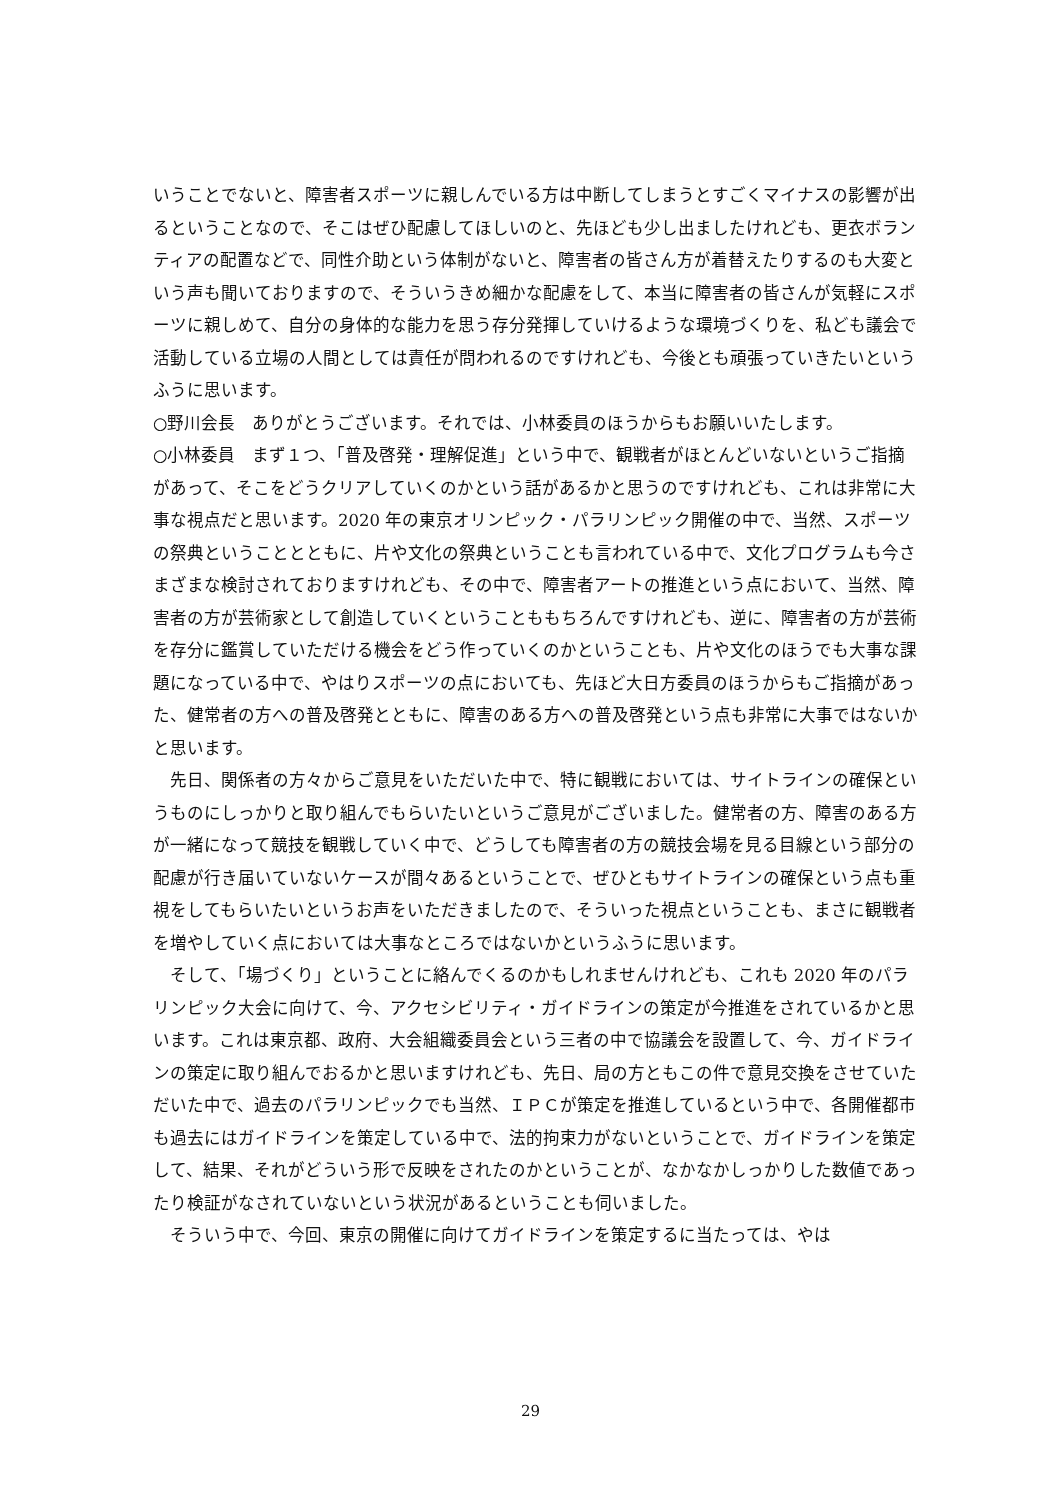いうことでないと、障害者スポーツに親しんでいる方は中断してしまうとすごくマイナスの影響が出るということなので、そこはぜひ配慮してほしいのと、先ほども少し出ましたけれども、更衣ボランティアの配置などで、同性介助という体制がないと、障害者の皆さん方が着替えたりするのも大変という声も聞いておりますので、そういうきめ細かな配慮をして、本当に障害者の皆さんが気軽にスポーツに親しめて、自分の身体的な能力を思う存分発揮していけるような環境づくりを、私ども議会で活動している立場の人間としては責任が問われるのですけれども、今後とも頑張っていきたいというふうに思います。
○野川会長　ありがとうございます。それでは、小林委員のほうからもお願いいたします。
○小林委員　まず１つ、「普及啓発・理解促進」という中で、観戦者がほとんどいないというご指摘があって、そこをどうクリアしていくのかという話があるかと思うのですけれども、これは非常に大事な視点だと思います。2020 年の東京オリンピック・パラリンピック開催の中で、当然、スポーツの祭典ということとともに、片や文化の祭典ということも言われている中で、文化プログラムも今さまざまな検討されておりますけれども、その中で、障害者アートの推進という点において、当然、障害者の方が芸術家として創造していくということももちろんですけれども、逆に、障害者の方が芸術を存分に鑑賞していただける機会をどう作っていくのかということも、片や文化のほうでも大事な課題になっている中で、やはりスポーツの点においても、先ほど大日方委員のほうからもご指摘があった、健常者の方への普及啓発とともに、障害のある方への普及啓発という点も非常に大事ではないかと思います。
先日、関係者の方々からご意見をいただいた中で、特に観戦においては、サイトラインの確保というものにしっかりと取り組んでもらいたいというご意見がございました。健常者の方、障害のある方が一緒になって競技を観戦していく中で、どうしても障害者の方の競技会場を見る目線という部分の配慮が行き届いていないケースが間々あるということで、ぜひともサイトラインの確保という点も重視をしてもらいたいというお声をいただきましたので、そういった視点ということも、まさに観戦者を増やしていく点においては大事なところではないかというふうに思います。
そして、「場づくり」ということに絡んでくるのかもしれませんけれども、これも 2020 年のパラリンピック大会に向けて、今、アクセシビリティ・ガイドラインの策定が今推進をされているかと思います。これは東京都、政府、大会組織委員会という三者の中で協議会を設置して、今、ガイドラインの策定に取り組んでおるかと思いますけれども、先日、局の方ともこの件で意見交換をさせていただいた中で、過去のパラリンピックでも当然、ＩＰＣが策定を推進しているという中で、各開催都市も過去にはガイドラインを策定している中で、法的拘束力がないということで、ガイドラインを策定して、結果、それがどういう形で反映をされたのかということが、なかなかしっかりした数値であったり検証がなされていないという状況があるということも伺いました。
そういう中で、今回、東京の開催に向けてガイドラインを策定するに当たっては、やは
29